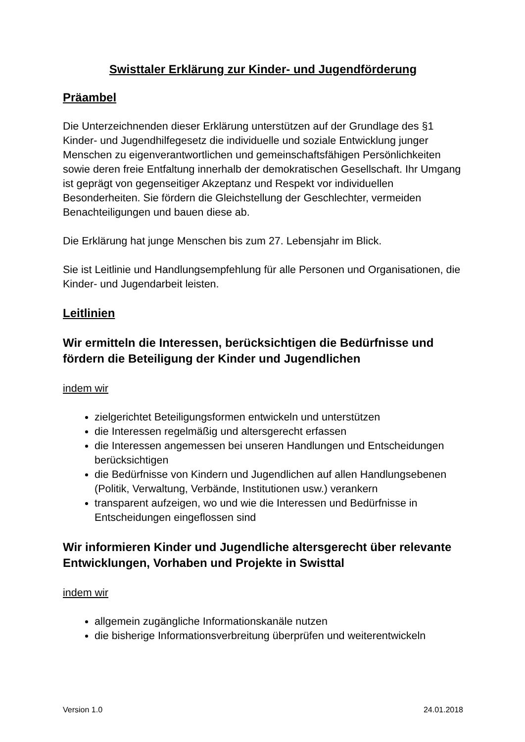Swisttaler Erklärung zur Kinder- und Jugendförderung
Präambel
Die Unterzeichnenden dieser Erklärung unterstützen auf der Grundlage des §1 Kinder- und Jugendhilfegesetz die individuelle und soziale Entwicklung junger Menschen zu eigenverantwortlichen und gemeinschaftsfähigen Persönlichkeiten sowie deren freie Entfaltung innerhalb der demokratischen Gesellschaft. Ihr Umgang ist geprägt von gegenseitiger Akzeptanz und Respekt vor individuellen Besonderheiten. Sie fördern die Gleichstellung der Geschlechter, vermeiden Benachteiligungen und bauen diese ab.
Die Erklärung hat junge Menschen bis zum 27. Lebensjahr im Blick.
Sie ist Leitlinie und Handlungsempfehlung für alle Personen und Organisationen, die Kinder- und Jugendarbeit leisten.
Leitlinien
Wir ermitteln die Interessen, berücksichtigen die Bedürfnisse und fördern die Beteiligung der Kinder und Jugendlichen
indem wir
zielgerichtet Beteiligungsformen entwickeln und unterstützen
die Interessen regelmäßig und altersgerecht erfassen
die Interessen angemessen bei unseren Handlungen und Entscheidungen berücksichtigen
die Bedürfnisse von Kindern und Jugendlichen auf allen Handlungsebenen (Politik, Verwaltung, Verbände, Institutionen usw.) verankern
transparent aufzeigen, wo und wie die Interessen und Bedürfnisse in Entscheidungen eingeflossen sind
Wir informieren Kinder und Jugendliche altersgerecht über relevante Entwicklungen, Vorhaben und Projekte in Swisttal
indem wir
allgemein zugängliche Informationskanäle nutzen
die bisherige Informationsverbreitung überprüfen und weiterentwickeln
Version 1.0 24.01.2018